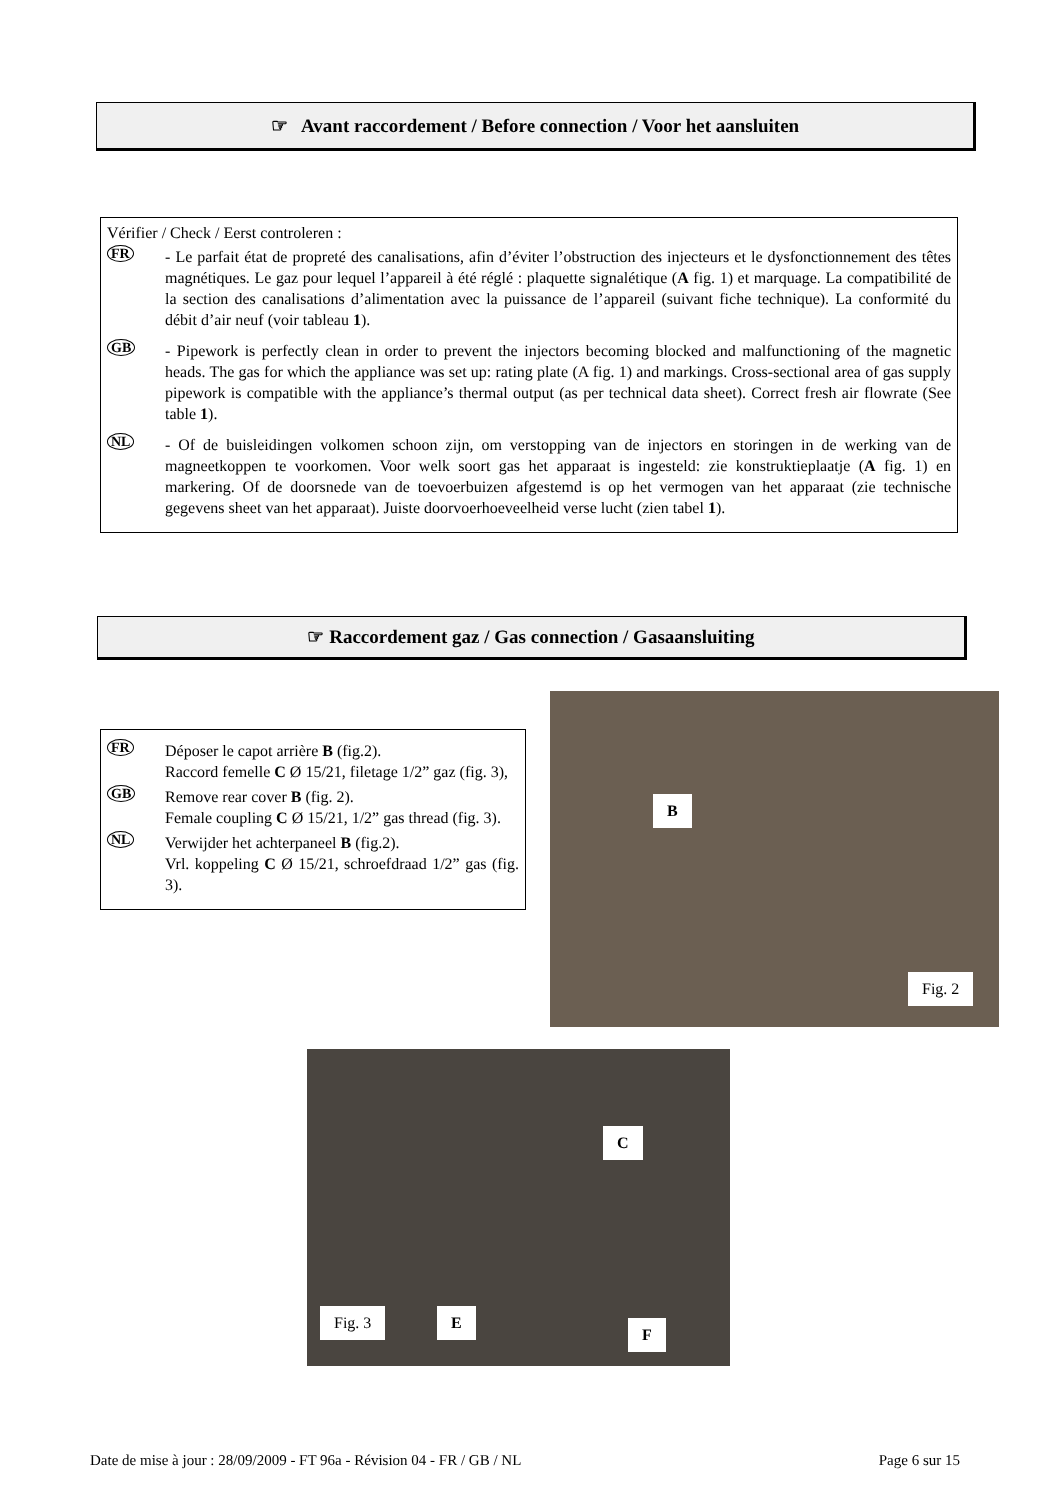☞ Avant raccordement / Before connection / Voor het aansluiten
Vérifier / Check / Eerst controleren :
FR
- Le parfait état de propreté des canalisations, afin d’éviter l’obstruction des injecteurs et le dysfonctionnement des têtes magnétiques. Le gaz pour lequel l’appareil à été réglé : plaquette signalétique (A fig. 1) et marquage. La compatibilité de la section des canalisations d’alimentation avec la puissance de l’appareil (suivant fiche technique). La conformité du débit d’air neuf (voir tableau 1).
GB
- Pipework is perfectly clean in order to prevent the injectors becoming blocked and malfunctioning of the magnetic heads. The gas for which the appliance was set up: rating plate (A fig. 1) and markings. Cross-sectional area of gas supply pipework is compatible with the appliance’s thermal output (as per technical data sheet). Correct fresh air flowrate (See table 1).
NL
- Of de buisleidingen volkomen schoon zijn, om verstopping van de injectors en storingen in de werking van de magneetkoppen te voorkomen. Voor welk soort gas het apparaat is ingesteld: zie konstruktieplaatje (A fig. 1) en markering. Of de doorsnede van de toevoerbuizen afgestemd is op het vermogen van het apparaat (zie technische gegevens sheet van het apparaat). Juiste doorvoerhoeveelheid verse lucht (zien tabel 1).
☞ Raccordement gaz / Gas connection / Gasaansluiting
FR
Déposer le capot arrière B (fig.2).
Raccord femelle C Ø 15/21, filetage 1/2” gaz (fig. 3),
GB
Remove rear cover B (fig. 2).
Female coupling C Ø 15/21, 1/2” gas thread (fig. 3).
NL
Verwijder het achterpaneel B (fig.2).
Vrl. koppeling C Ø 15/21, schroefdraad 1/2” gas (fig. 3).
B
Fig. 2
C
Fig. 3 E
F
Date de mise à jour : 28/09/2009 - FT 96a - Révision 04 - FR / GB / NL Page 6 sur 15